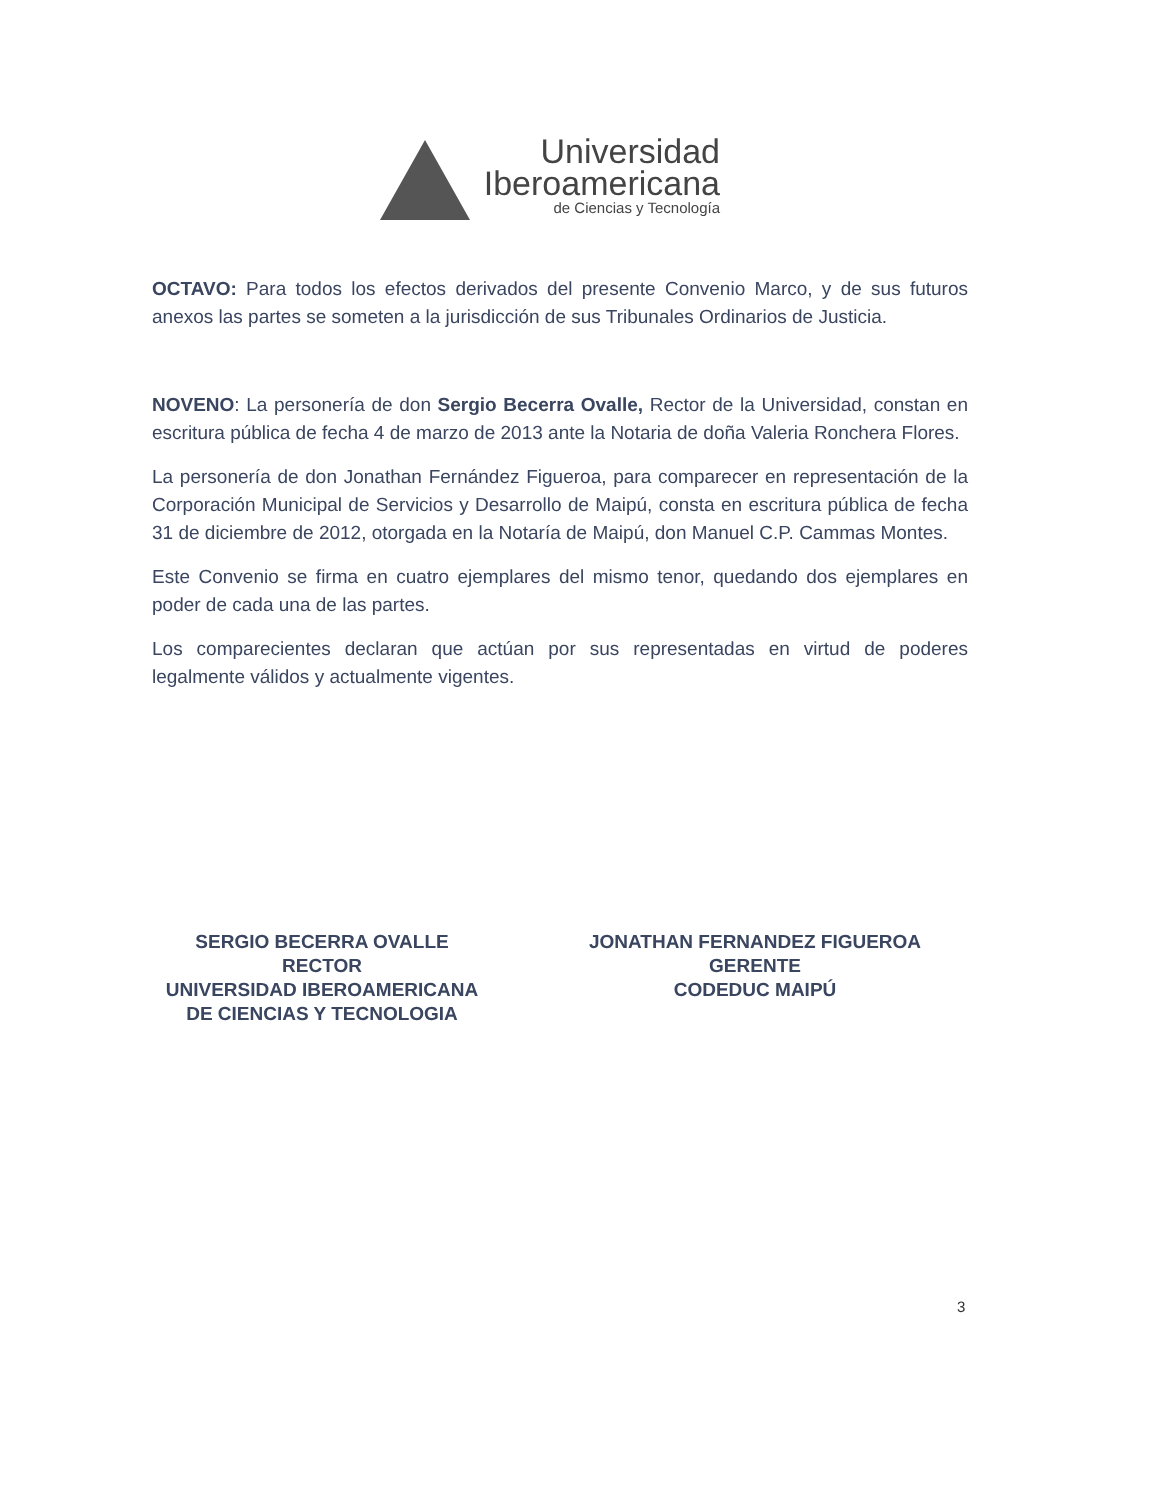Universidad
Iberoamericana
de Ciencias y Tecnología
OCTAVO: Para todos los efectos derivados del presente Convenio Marco, y de sus futuros anexos las partes se someten a la jurisdicción de sus Tribunales Ordinarios de Justicia.
NOVENO: La personería de don Sergio Becerra Ovalle, Rector de la Universidad, constan en escritura pública de fecha 4 de marzo de 2013 ante la Notaria de doña Valeria Ronchera Flores.
La personería de don Jonathan Fernández Figueroa, para comparecer en representación de la Corporación Municipal de Servicios y Desarrollo de Maipú, consta en escritura pública de fecha 31 de diciembre de 2012, otorgada en la Notaría de Maipú, don Manuel C.P. Cammas Montes.
Este Convenio se firma en cuatro ejemplares del mismo tenor, quedando dos ejemplares en poder de cada una de las partes.
Los comparecientes declaran que actúan por sus representadas en virtud de poderes legalmente válidos y actualmente vigentes.
SERGIO BECERRA OVALLE
RECTOR
UNIVERSIDAD IBEROAMERICANA
DE CIENCIAS Y TECNOLOGIA
JONATHAN FERNANDEZ FIGUEROA
GERENTE
CODEDUC MAIPÚ
3